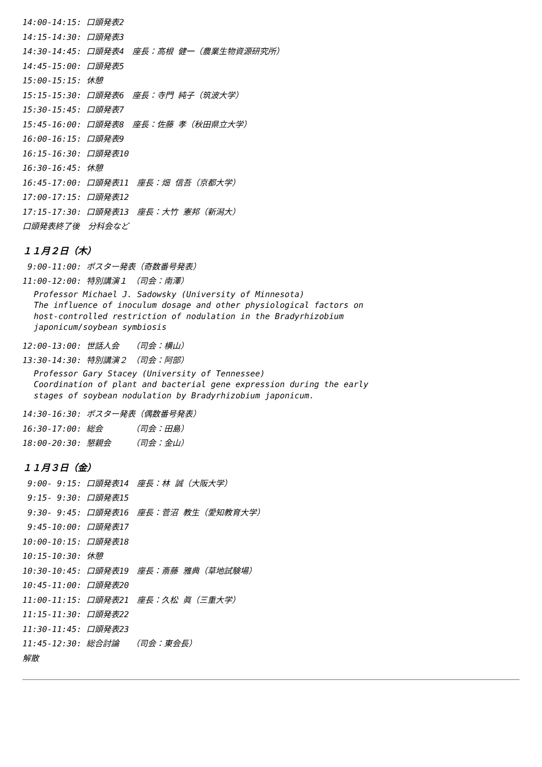14:00-14:15: 口頭発表2
14:15-14:30: 口頭発表3
14:30-14:45: 口頭発表4　座長：高根 健一（農業生物資源研究所）
14:45-15:00: 口頭発表5
15:00-15:15: 休憩
15:15-15:30: 口頭発表6　座長：寺門 純子（筑波大学）
15:30-15:45: 口頭発表7
15:45-16:00: 口頭発表8　座長：佐藤 孝（秋田県立大学）
16:00-16:15: 口頭発表9
16:15-16:30: 口頭発表10
16:30-16:45: 休憩
16:45-17:00: 口頭発表11　座長：畑 信吾（京都大学）
17:00-17:15: 口頭発表12
17:15-17:30: 口頭発表13　座長：大竹 憲邦（新潟大）
口頭発表終了後　分科会など
１１月２日（木）
9:00-11:00: ポスター発表（奇数番号発表）
11:00-12:00: 特別講演１　（司会：南澤）
Professor Michael J. Sadowsky (University of Minnesota) The influence of inoculum dosage and other physiological factors on host-controlled restriction of nodulation in the Bradyrhizobium japonicum/soybean symbiosis
12:00-13:00: 世話人会　　（司会：横山）
13:30-14:30: 特別講演２　（司会：阿部）
Professor Gary Stacey (University of Tennessee) Coordination of plant and bacterial gene expression during the early stages of soybean nodulation by Bradyrhizobium japonicum.
14:30-16:30: ポスター発表（偶数番号発表）
16:30-17:00: 総会　　　　（司会：田島）
18:00-20:30: 懇親会　　　（司会：金山）
１１月３日（金）
9:00- 9:15: 口頭発表14　座長：林 誠（大阪大学）
9:15- 9:30: 口頭発表15
9:30- 9:45: 口頭発表16　座長：菅沼 教生（愛知教育大学）
9:45-10:00: 口頭発表17
10:00-10:15: 口頭発表18
10:15-10:30: 休憩
10:30-10:45: 口頭発表19　座長：斎藤 雅典（草地試験場）
10:45-11:00: 口頭発表20
11:00-11:15: 口頭発表21　座長：久松 眞（三重大学）
11:15-11:30: 口頭発表22
11:30-11:45: 口頭発表23
11:45-12:30: 総合討論　　（司会：東会長）
解散